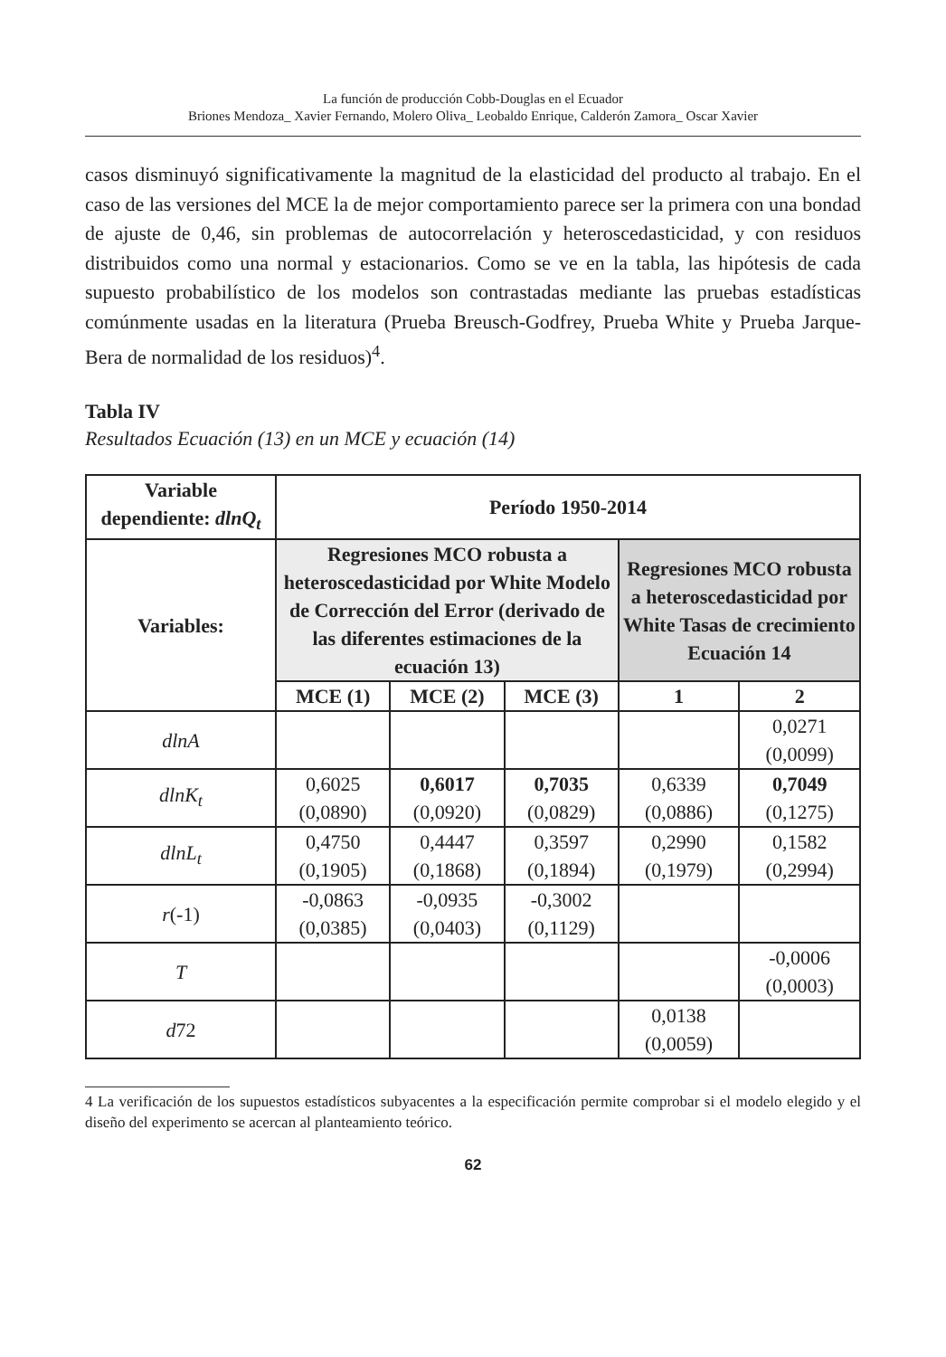La función de producción Cobb-Douglas en el Ecuador
Briones Mendoza_ Xavier Fernando, Molero Oliva_ Leobaldo Enrique, Calderón Zamora_ Oscar Xavier
casos disminuyó significativamente la magnitud de la elasticidad del producto al trabajo. En el caso de las versiones del MCE la de mejor comportamiento parece ser la primera con una bondad de ajuste de 0,46, sin problemas de autocorrelación y heteroscedasticidad, y con residuos distribuidos como una normal y estacionarios. Como se ve en la tabla, las hipótesis de cada supuesto probabilístico de los modelos son contrastadas mediante las pruebas estadísticas comúnmente usadas en la literatura (Prueba Breusch-Godfrey, Prueba White y Prueba Jarque-Bera de normalidad de los residuos)<sup>4</sup>.
Tabla IV
Resultados Ecuación (13) en un MCE y ecuación (14)
| Variable dependiente: dlnQ<sub>t</sub> | Período 1950-2014 | | | | |
| --- | --- | --- | --- | --- | --- |
| Variables: | Regresiones MCO robusta a heteroscedasticidad por White Modelo de Corrección del Error (derivado de las diferentes estimaciones de la ecuación 13) | | | Regresiones MCO robusta a heteroscedasticidad por White Tasas de crecimiento Ecuación 14 | |
| | MCE (1) | MCE (2) | MCE (3) | 1 | 2 |
| dlnA | | | | | 0,0271 (0,0099) |
| dlnK<sub>t</sub> | 0,6025 (0,0890) | 0,6017 (0,0920) | 0,7035 (0,0829) | 0,6339 (0,0886) | 0,7049 (0,1275) |
| dlnL<sub>t</sub> | 0,4750 (0,1905) | 0,4447 (0,1868) | 0,3597 (0,1894) | 0,2990 (0,1979) | 0,1582 (0,2994) |
| r (-1) | -0,0863 (0,0385) | -0,0935 (0,0403) | -0,3002 (0,1129) | | |
| T | | | | | -0,0006 (0,0003) |
| d 72 | | | | 0,0138 (0,0059) | |
4 La verificación de los supuestos estadísticos subyacentes a la especificación permite comprobar si el modelo elegido y el diseño del experimento se acercan al planteamiento teórico.
62